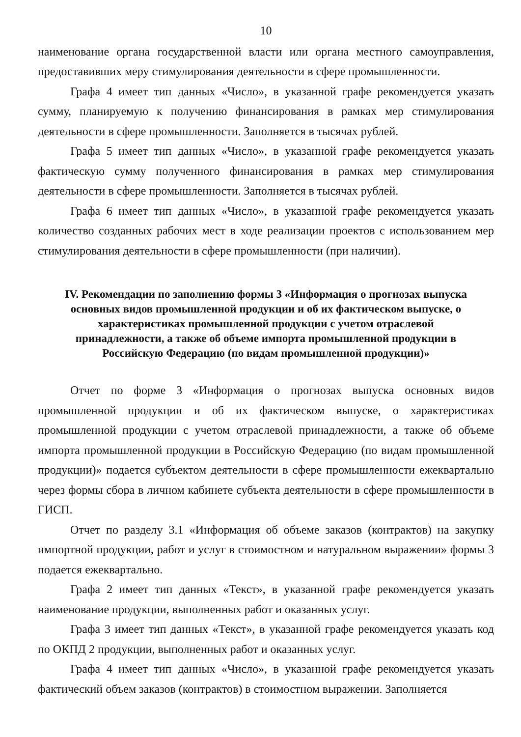10
наименование органа государственной власти или органа местного самоуправления, предоставивших меру стимулирования деятельности в сфере промышленности.
Графа 4 имеет тип данных «Число», в указанной графе рекомендуется указать сумму, планируемую к получению финансирования в рамках мер стимулирования деятельности в сфере промышленности. Заполняется в тысячах рублей.
Графа 5 имеет тип данных «Число», в указанной графе рекомендуется указать фактическую сумму полученного финансирования в рамках мер стимулирования деятельности в сфере промышленности. Заполняется в тысячах рублей.
Графа 6 имеет тип данных «Число», в указанной графе рекомендуется указать количество созданных рабочих мест в ходе реализации проектов с использованием мер стимулирования деятельности в сфере промышленности (при наличии).
IV. Рекомендации по заполнению формы 3 «Информация о прогнозах выпуска основных видов промышленной продукции и об их фактическом выпуске, о характеристиках промышленной продукции с учетом отраслевой принадлежности, а также об объеме импорта промышленной продукции в Российскую Федерацию (по видам промышленной продукции)»
Отчет по форме 3 «Информация о прогнозах выпуска основных видов промышленной продукции и об их фактическом выпуске, о характеристиках промышленной продукции с учетом отраслевой принадлежности, а также об объеме импорта промышленной продукции в Российскую Федерацию (по видам промышленной продукции)» подается субъектом деятельности в сфере промышленности ежеквартально через формы сбора в личном кабинете субъекта деятельности в сфере промышленности в ГИСП.
Отчет по разделу 3.1 «Информация об объеме заказов (контрактов) на закупку импортной продукции, работ и услуг в стоимостном и натуральном выражении» формы 3 подается ежеквартально.
Графа 2 имеет тип данных «Текст», в указанной графе рекомендуется указать наименование продукции, выполненных работ и оказанных услуг.
Графа 3 имеет тип данных «Текст», в указанной графе рекомендуется указать код по ОКПД 2 продукции, выполненных работ и оказанных услуг.
Графа 4 имеет тип данных «Число», в указанной графе рекомендуется указать фактический объем заказов (контрактов) в стоимостном выражении. Заполняется